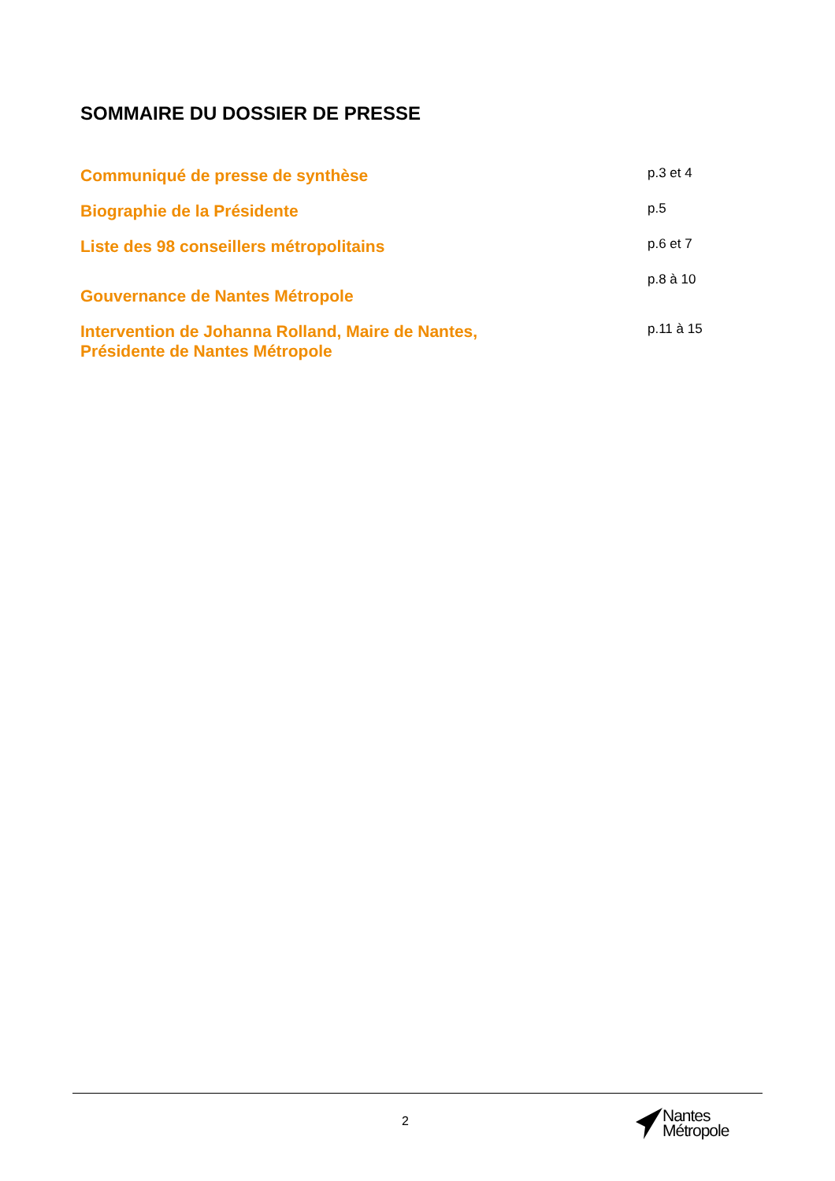SOMMAIRE DU DOSSIER DE PRESSE
Communiqué de presse de synthèse
p.3 et 4
Biographie de la Présidente
p.5
Liste des 98 conseillers métropolitains
p.6 et 7
Gouvernance de Nantes Métropole
p.8 à 10
Intervention de Johanna Rolland, Maire de Nantes,
Présidente de Nantes Métropole
p.11 à 15
2
Nantes
Métropole